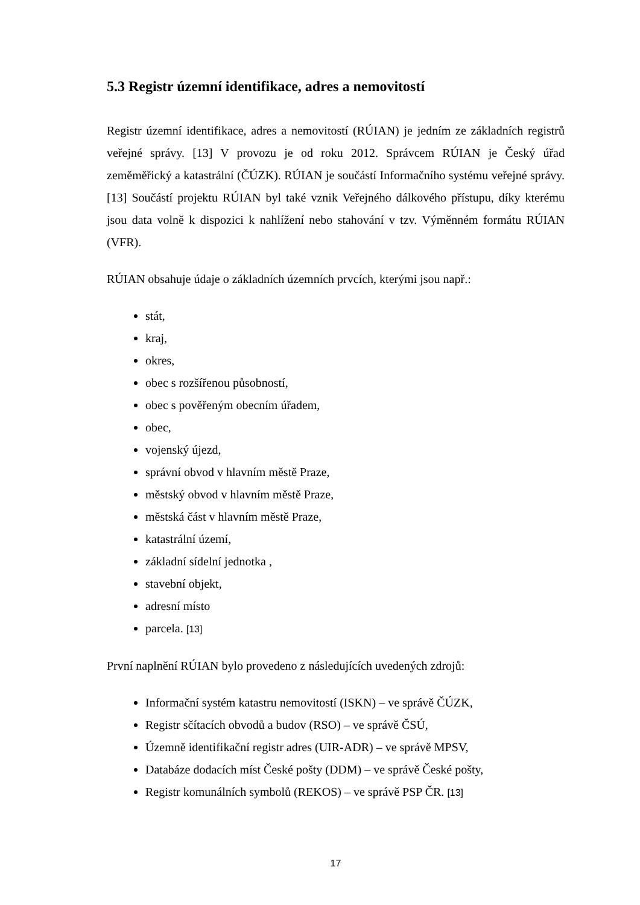5.3 Registr územní identifikace, adres a nemovitostí
Registr územní identifikace, adres a nemovitostí (RÚIAN) je jedním ze základních registrů veřejné správy. [13] V provozu je od roku 2012. Správcem RÚIAN je Český úřad zeměměřický a katastrální (ČÚZK). RÚIAN je součástí Informačního systému veřejné správy. [13] Součástí projektu RÚIAN byl také vznik Veřejného dálkového přístupu, díky kterému jsou data volně k dispozici k nahlížení nebo stahování v tzv. Výměnném formátu RÚIAN (VFR).
RÚIAN obsahuje údaje o základních územních prvcích, kterými jsou např.:
stát,
kraj,
okres,
obec s rozšířenou působností,
obec s pověřeným obecním úřadem,
obec,
vojenský újezd,
správní obvod v hlavním městě Praze,
městský obvod v hlavním městě Praze,
městská část v hlavním městě Praze,
katastrální území,
základní sídelní jednotka ,
stavební objekt,
adresní místo
parcela. [13]
První naplnění RÚIAN bylo provedeno z následujících uvedených zdrojů:
Informační systém katastru nemovitostí (ISKN) – ve správě ČÚZK,
Registr sčítacích obvodů a budov (RSO) – ve správě ČSÚ,
Územně identifikační registr adres (UIR-ADR) – ve správě MPSV,
Databáze dodacích míst České pošty (DDM) – ve správě České pošty,
Registr komunálních symbolů (REKOS) – ve správě PSP ČR. [13]
17